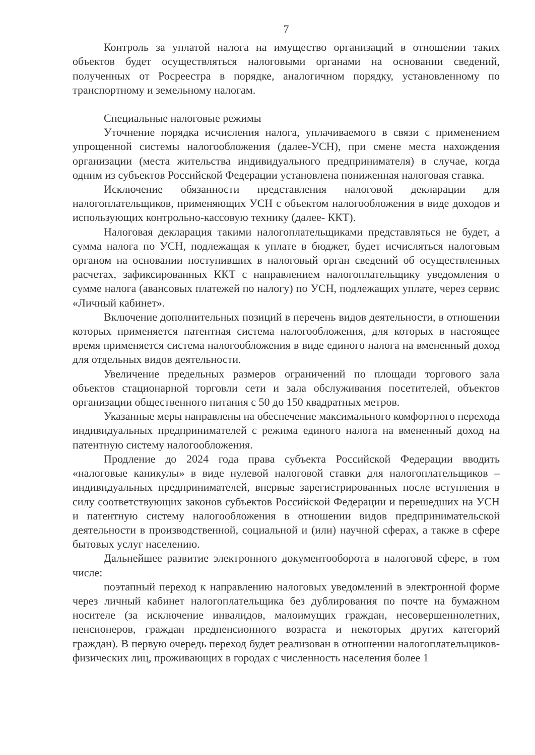7
Контроль за уплатой налога на имущество организаций в отношении таких объектов будет осуществляться налоговыми органами на основании сведений, полученных от Росреестра в порядке, аналогичном порядку, установленному по транспортному и земельному налогам.
Специальные налоговые режимы
Уточнение порядка исчисления налога, уплачиваемого в связи с применением упрощенной системы налогообложения (далее-УСН), при смене места нахождения организации (места жительства индивидуального предпринимателя) в случае, когда одним из субъектов Российской Федерации установлена пониженная налоговая ставка.
Исключение обязанности представления налоговой декларации для налогоплательщиков, применяющих УСН с объектом налогообложения в виде доходов и использующих контрольно-кассовую технику (далее- ККТ).
Налоговая декларация такими налогоплательщиками представляться не будет, а сумма налога по УСН, подлежащая к уплате в бюджет, будет исчисляться налоговым органом на основании поступивших в налоговый орган сведений об осуществленных расчетах, зафиксированных ККТ с направлением налогоплательщику уведомления о сумме налога (авансовых платежей по налогу) по УСН, подлежащих уплате, через сервис «Личный кабинет».
Включение дополнительных позиций в перечень видов деятельности, в отношении которых применяется патентная система налогообложения, для которых в настоящее время применяется система налогообложения в виде единого налога на вмененный доход для отдельных видов деятельности.
Увеличение предельных размеров ограничений по площади торгового зала объектов стационарной торговли сети и зала обслуживания посетителей, объектов организации общественного питания с 50 до 150 квадратных метров.
Указанные меры направлены на обеспечение максимального комфортного перехода индивидуальных предпринимателей с режима единого налога на вмененный доход на патентную систему налогообложения.
Продление до 2024 года права субъекта Российской Федерации вводить «налоговые каникулы» в виде нулевой налоговой ставки для налогоплательщиков – индивидуальных предпринимателей, впервые зарегистрированных после вступления в силу соответствующих законов субъектов Российской Федерации и перешедших на УСН и патентную систему налогообложения в отношении видов предпринимательской деятельности в производственной, социальной и (или) научной сферах, а также в сфере бытовых услуг населению.
Дальнейшее развитие электронного документооборота в налоговой сфере, в том числе:
поэтапный переход к направлению налоговых уведомлений в электронной форме через личный кабинет налогоплательщика без дублирования по почте на бумажном носителе (за исключение инвалидов, малоимущих граждан, несовершеннолетних, пенсионеров, граждан предпенсионного возраста и некоторых других категорий граждан). В первую очередь переход будет реализован в отношении налогоплательщиков-физических лиц, проживающих в городах с численность населения более 1